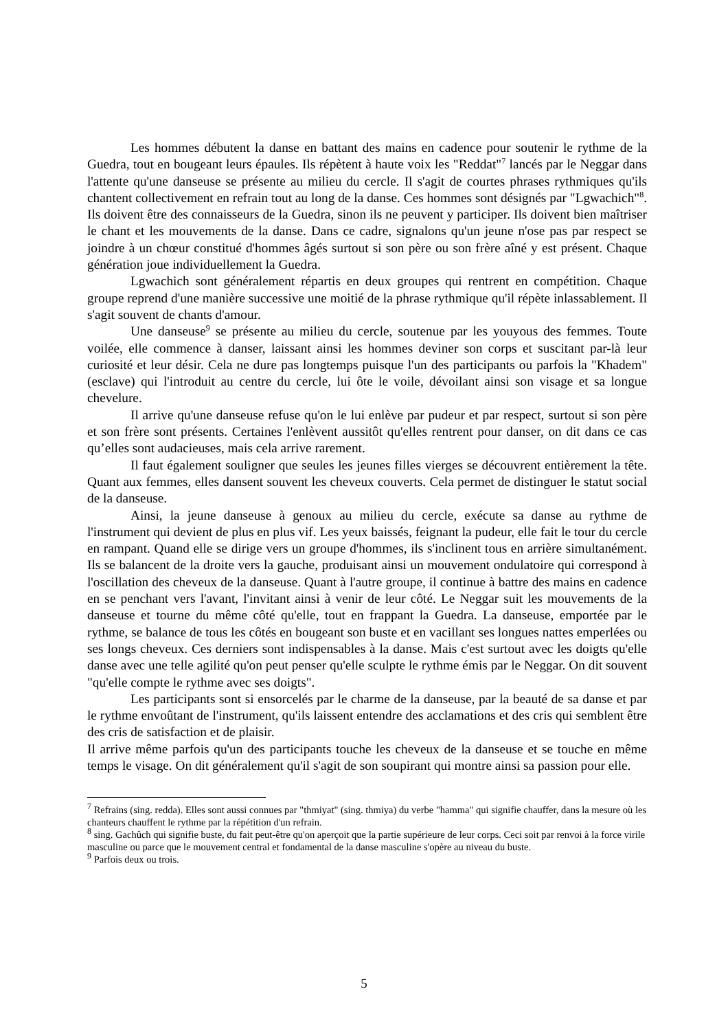Les hommes débutent la danse en battant des mains en cadence pour soutenir le rythme de la Guedra, tout en bougeant leurs épaules. Ils répètent à haute voix les "Reddat"<sup>7</sup> lancés par le Neggar dans l'attente qu'une danseuse se présente au milieu du cercle. Il s'agit de courtes phrases rythmiques qu'ils chantent collectivement en refrain tout au long de la danse. Ces hommes sont désignés par "Lgwachich"<sup>8</sup>. Ils doivent être des connaisseurs de la Guedra, sinon ils ne peuvent y participer. Ils doivent bien maîtriser le chant et les mouvements de la danse. Dans ce cadre, signalons qu'un jeune n'ose pas par respect se joindre à un chœur constitué d'hommes âgés surtout si son père ou son frère aîné y est présent. Chaque génération joue individuellement la Guedra.
Lgwachich sont généralement répartis en deux groupes qui rentrent en compétition. Chaque groupe reprend d'une manière successive une moitié de la phrase rythmique qu'il répète inlassablement. Il s'agit souvent de chants d'amour.
Une danseuse<sup>9</sup> se présente au milieu du cercle, soutenue par les youyous des femmes. Toute voilée, elle commence à danser, laissant ainsi les hommes deviner son corps et suscitant par-là leur curiosité et leur désir. Cela ne dure pas longtemps puisque l'un des participants ou parfois la "Khadem" (esclave) qui l'introduit au centre du cercle, lui ôte le voile, dévoilant ainsi son visage et sa longue chevelure.
Il arrive qu'une danseuse refuse qu'on le lui enlève par pudeur et par respect, surtout si son père et son frère sont présents. Certaines l'enlèvent aussitôt qu'elles rentrent pour danser, on dit dans ce cas qu’elles sont audacieuses, mais cela arrive rarement.
Il faut également souligner que seules les jeunes filles vierges se découvrent entièrement la tête. Quant aux femmes, elles dansent souvent les cheveux couverts. Cela permet de distinguer le statut social de la danseuse.
Ainsi, la jeune danseuse à genoux au milieu du cercle, exécute sa danse au rythme de l'instrument qui devient de plus en plus vif. Les yeux baissés, feignant la pudeur, elle fait le tour du cercle en rampant. Quand elle se dirige vers un groupe d'hommes, ils s'inclinent tous en arrière simultanément. Ils se balancent de la droite vers la gauche, produisant ainsi un mouvement ondulatoire qui correspond à l'oscillation des cheveux de la danseuse. Quant à l'autre groupe, il continue à battre des mains en cadence en se penchant vers l'avant, l'invitant ainsi à venir de leur côté. Le Neggar suit les mouvements de la danseuse et tourne du même côté qu'elle, tout en frappant la Guedra. La danseuse, emportée par le rythme, se balance de tous les côtés en bougeant son buste et en vacillant ses longues nattes emperlées ou ses longs cheveux. Ces derniers sont indispensables à la danse. Mais c'est surtout avec les doigts qu'elle danse avec une telle agilité qu'on peut penser qu'elle sculpte le rythme émis par le Neggar. On dit souvent "qu'elle compte le rythme avec ses doigts".
Les participants sont si ensorcelés par le charme de la danseuse, par la beauté de sa danse et par le rythme envoûtant de l'instrument, qu'ils laissent entendre des acclamations et des cris qui semblent être des cris de satisfaction et de plaisir.
Il arrive même parfois qu'un des participants touche les cheveux de la danseuse et se touche en même temps le visage. On dit généralement qu'il s'agit de son soupirant qui montre ainsi sa passion pour elle.
<sup>7</sup> Refrains (sing. redda). Elles sont aussi connues par "thmiyat" (sing. thmiya) du verbe "hamma" qui signifie chauffer, dans la mesure où les chanteurs chauffent le rythme par la répétition d'un refrain.
<sup>8</sup> sing. Gachûch qui signifie buste, du fait peut-être qu'on aperçoit que la partie supérieure de leur corps. Ceci soit par renvoi à la force virile masculine ou parce que le mouvement central et fondamental de la danse masculine s'opère au niveau du buste.
<sup>9</sup> Parfois deux ou trois.
5